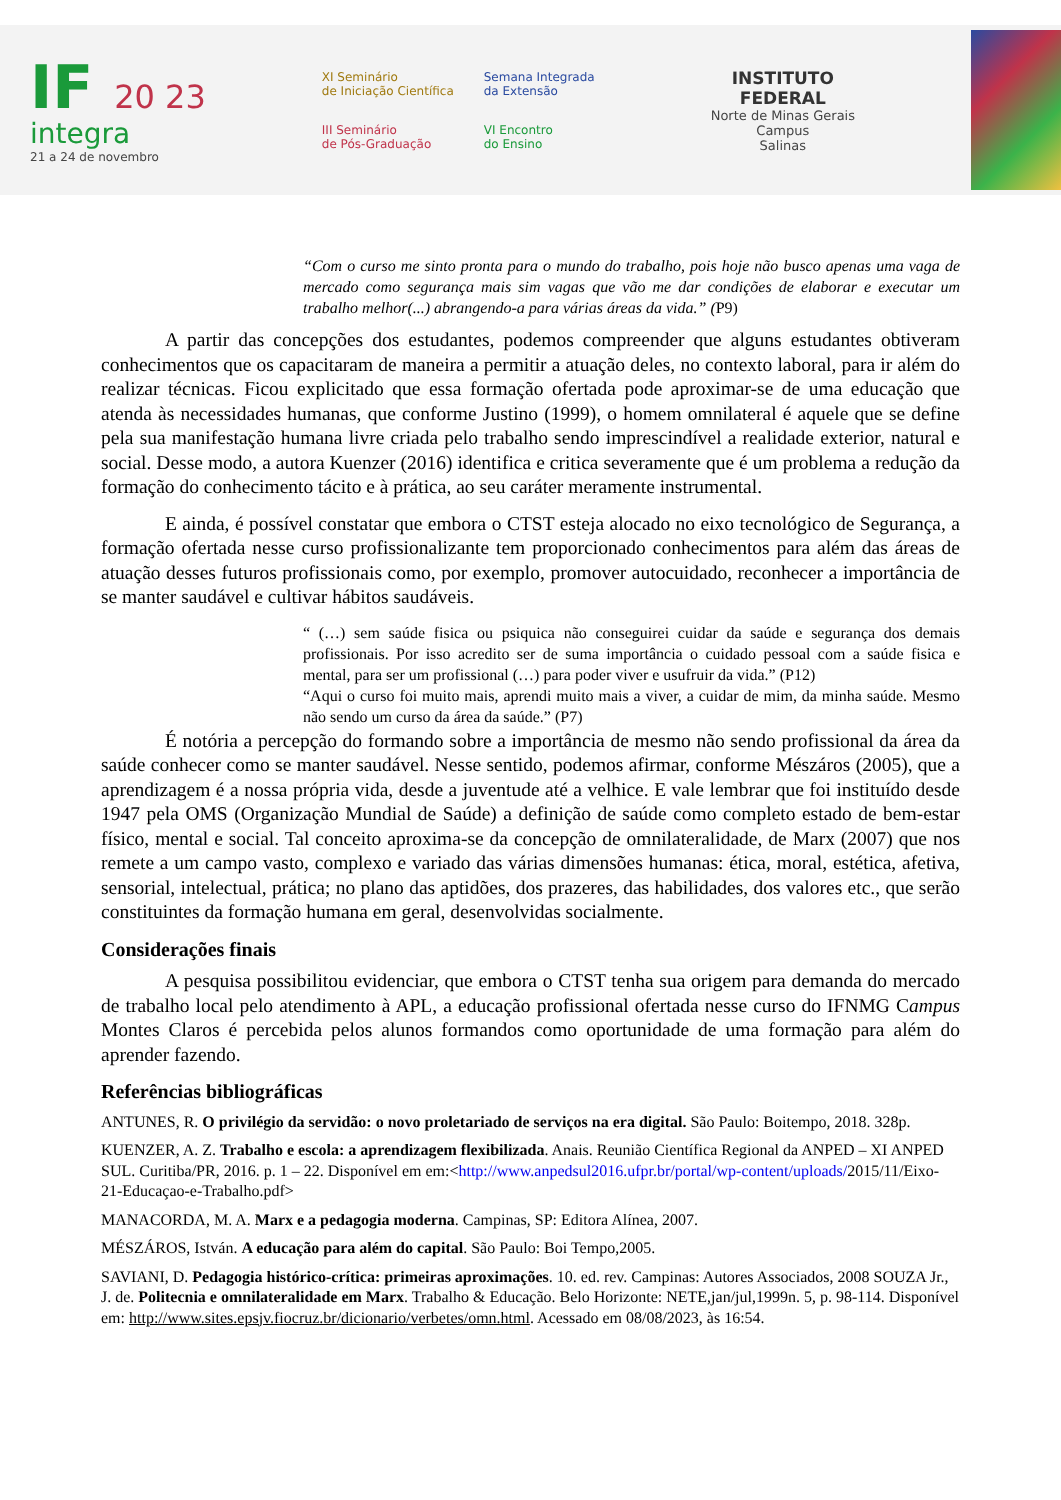IF 20 23
integra
21 a 24 de novembro
XI Seminário
de Iniciação Científica
Semana Integrada
da Extensão
III Seminário
de Pós-Graduação
VI Encontro
do Ensino
INSTITUTO
FEDERAL
Norte de Minas Gerais
Campus
Salinas
“Com o curso me sinto pronta para o mundo do trabalho, pois hoje não busco apenas uma vaga de mercado como segurança mais sim vagas que vão me dar condições de elaborar e executar um trabalho melhor(...) abrangendo-a para várias áreas da vida.” (P9)
A partir das concepções dos estudantes, podemos compreender que alguns estudantes obtiveram conhecimentos que os capacitaram de maneira a permitir a atuação deles, no contexto laboral, para ir além do realizar técnicas. Ficou explicitado que essa formação ofertada pode aproximar-se de uma educação que atenda às necessidades humanas, que conforme Justino (1999), o homem omnilateral é aquele que se define pela sua manifestação humana livre criada pelo trabalho sendo imprescindível a realidade exterior, natural e social. Desse modo, a autora Kuenzer (2016) identifica e critica severamente que é um problema a redução da formação do conhecimento tácito e à prática, ao seu caráter meramente instrumental.
E ainda, é possível constatar que embora o CTST esteja alocado no eixo tecnológico de Segurança, a formação ofertada nesse curso profissionalizante tem proporcionado conhecimentos para além das áreas de atuação desses futuros profissionais como, por exemplo, promover autocuidado, reconhecer a importância de se manter saudável e cultivar hábitos saudáveis.
“ (…) sem saúde fisica ou psiquica não conseguirei cuidar da saúde e segurança dos demais profissionais. Por isso acredito ser de suma importância o cuidado pessoal com a saúde fisica e mental, para ser um profissional (…) para poder viver e usufruir da vida.” (P12)
“Aqui o curso foi muito mais, aprendi muito mais a viver, a cuidar de mim, da minha saúde. Mesmo não sendo um curso da área da saúde.” (P7)
É notória a percepção do formando sobre a importância de mesmo não sendo profissional da área da saúde conhecer como se manter saudável. Nesse sentido, podemos afirmar, conforme Mészáros (2005), que a aprendizagem é a nossa própria vida, desde a juventude até a velhice. E vale lembrar que foi instituído desde 1947 pela OMS (Organização Mundial de Saúde) a definição de saúde como completo estado de bem-estar físico, mental e social. Tal conceito aproxima-se da concepção de omnilateralidade, de Marx (2007) que nos remete a um campo vasto, complexo e variado das várias dimensões humanas: ética, moral, estética, afetiva, sensorial, intelectual, prática; no plano das aptidões, dos prazeres, das habilidades, dos valores etc., que serão constituintes da formação humana em geral, desenvolvidas socialmente.
Considerações finais
A pesquisa possibilitou evidenciar, que embora o CTST tenha sua origem para demanda do mercado de trabalho local pelo atendimento à APL, a educação profissional ofertada nesse curso do IFNMG Campus Montes Claros é percebida pelos alunos formandos como oportunidade de uma formação para além do aprender fazendo.
Referências bibliográficas
ANTUNES, R. O privilégio da servidão: o novo proletariado de serviços na era digital. São Paulo: Boitempo, 2018. 328p.
KUENZER, A. Z. Trabalho e escola: a aprendizagem flexibilizada. Anais. Reunião Científica Regional da ANPED – XI ANPED SUL. Curitiba/PR, 2016. p. 1 – 22. Disponível em em:<http://www.anpedsul2016.ufpr.br/portal/wp-content/uploads/2015/11/Eixo-21-Educaçao-e-Trabalho.pdf>
MANACORDA, M. A. Marx e a pedagogia moderna. Campinas, SP: Editora Alínea, 2007.
MÉSZÁROS, István. A educação para além do capital. São Paulo: Boi Tempo,2005.
SAVIANI, D. Pedagogia histórico-crítica: primeiras aproximações. 10. ed. rev. Campinas: Autores Associados, 2008 SOUZA Jr., J. de. Politecnia e omnilateralidade em Marx. Trabalho & Educação. Belo Horizonte: NETE,jan/jul,1999n. 5, p. 98-114. Disponível em: http://www.sites.epsjv.fiocruz.br/dicionario/verbetes/omn.html. Acessado em 08/08/2023, às 16:54.